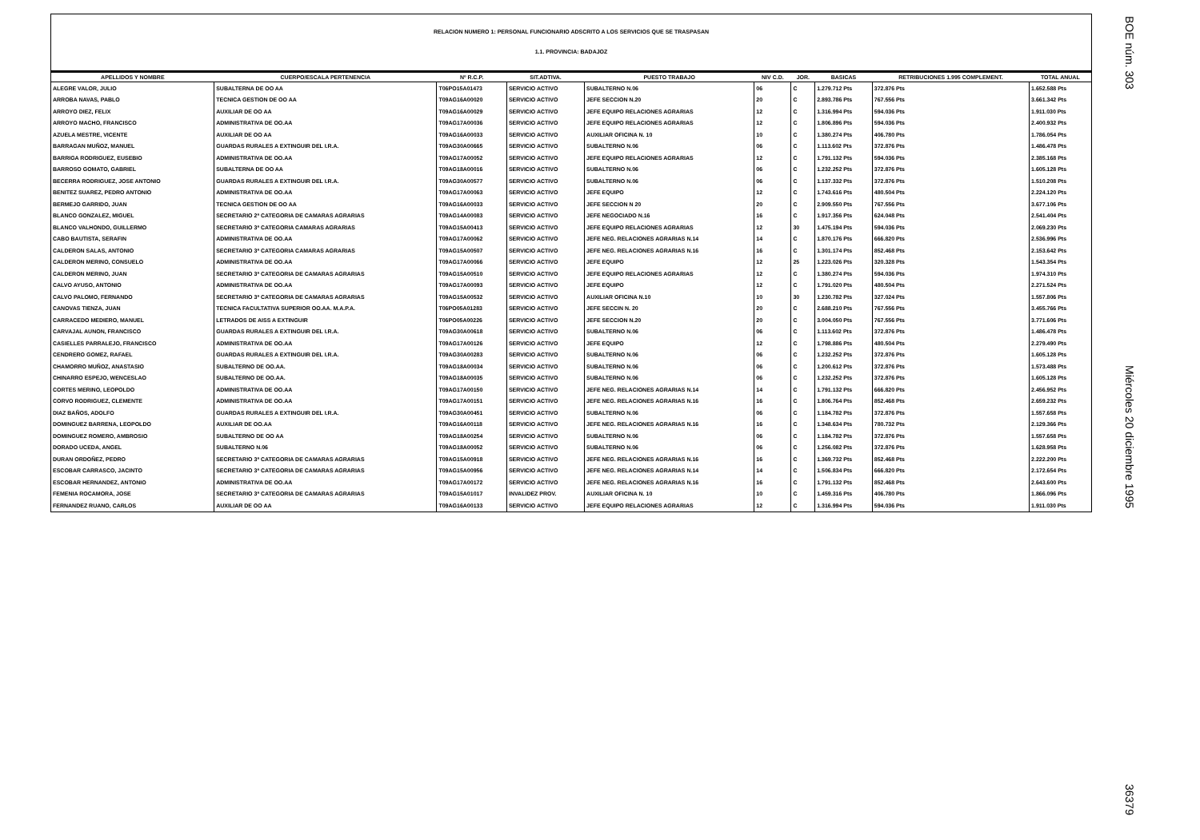BOE núm. 303 Miércoles 20 diciembre 1995 36379
RELACION NUMERO 1: PERSONAL FUNCIONARIO ADSCRITO A LOS SERVICIOS QUE SE TRASPASAN
1.1. PROVINCIA: BADAJOZ
| APELLIDOS Y NOMBRE | CUERPO/ESCALA PERTENENCIA | Nº R.C.P. | SIT.ADTIVA. | PUESTO TRABAJO | NIV C.D. | JOR. | BASICAS | RETRIBUCIONES 1.995 COMPLEMENT. | TOTAL ANUAL |
| --- | --- | --- | --- | --- | --- | --- | --- | --- | --- |
| ALEGRE VALOR, JULIO | SUBALTERNA DE OO AA | T06PO15A01473 | SERVICIO ACTIVO | SUBALTERNO N.06 | 06 | C | 1.279.712 Pts | 372.876 Pts | 1.652.588 Pts |
| ARROBA NAVAS, PABLO | TECNICA GESTION DE OO AA | T09AG16A00020 | SERVICIO ACTIVO | JEFE SECCION N.20 | 20 | C | 2.893.786 Pts | 767.556 Pts | 3.661.342 Pts |
| ARROYO DIEZ, FELIX | AUXILIAR DE OO AA | T09AG16A00029 | SERVICIO ACTIVO | JEFE EQUIPO RELACIONES AGRARIAS | 12 | C | 1.316.994 Pts | 594.036 Pts | 1.911.030 Pts |
| ARROYO MACHO, FRANCISCO | ADMINISTRATIVA DE OO.AA | T09AG17A00036 | SERVICIO ACTIVO | JEFE EQUIPO RELACIONES AGRARIAS | 12 | C | 1.806.896 Pts | 594.036 Pts | 2.400.932 Pts |
| AZUELA MESTRE, VICENTE | AUXILIAR DE OO AA | T09AG16A00033 | SERVICIO ACTIVO | AUXILIAR OFICINA N. 10 | 10 | C | 1.380.274 Pts | 406.780 Pts | 1.786.054 Pts |
| BARRAGAN MUÑOZ, MANUEL | GUARDAS RURALES A EXTINGUIR DEL I.R.A. | T09AG30A00665 | SERVICIO ACTIVO | SUBALTERNO N.06 | 06 | C | 1.113.602 Pts | 372.876 Pts | 1.486.478 Pts |
| BARRIGA RODRIGUEZ, EUSEBIO | ADMINISTRATIVA DE OO.AA | T09AG17A00052 | SERVICIO ACTIVO | JEFE EQUIPO RELACIONES AGRARIAS | 12 | C | 1.791.132 Pts | 594.036 Pts | 2.385.168 Pts |
| BARROSO GOMATO, GABRIEL | SUBALTERNA DE OO AA | T09AG18A00016 | SERVICIO ACTIVO | SUBALTERNO N.06 | 06 | C | 1.232.252 Pts | 372.876 Pts | 1.605.128 Pts |
| BECERRA RODRIGUEZ, JOSE ANTONIO | GUARDAS RURALES A EXTINGUIR DEL I.R.A. | T09AG30A00577 | SERVICIO ACTIVO | SUBALTERNO N.06 | 06 | C | 1.137.332 Pts | 372.876 Pts | 1.510.208 Pts |
| BENITEZ SUAREZ, PEDRO ANTONIO | ADMINISTRATIVA DE OO.AA | T09AG17A00063 | SERVICIO ACTIVO | JEFE EQUIPO | 12 | C | 1.743.616 Pts | 480.504 Pts | 2.224.120 Pts |
| BERMEJO GARRIDO, JUAN | TECNICA GESTION DE OO AA | T09AG16A00033 | SERVICIO ACTIVO | JEFE SECCION N 20 | 20 | C | 2.909.550 Pts | 767.556 Pts | 3.677.106 Pts |
| BLANCO GONZALEZ, MIGUEL | SECRETARIO 2ª CATEGORIA DE CAMARAS AGRARIAS | T09AG14A00083 | SERVICIO ACTIVO | JEFE NEGOCIADO N.16 | 16 | C | 1.917.356 Pts | 624.048 Pts | 2.541.404 Pts |
| BLANCO VALHONDO, GUILLERMO | SECRETARIO 3ª CATEGORIA CAMARAS AGRARIAS | T09AG15A00413 | SERVICIO ACTIVO | JEFE EQUIPO RELACIONES AGRARIAS | 12 | 30 | 1.475.194 Pts | 594.036 Pts | 2.069.230 Pts |
| CABO BAUTISTA, SERAFIN | ADMINISTRATIVA DE OO.AA | T09AG17A00062 | SERVICIO ACTIVO | JEFE NEG. RELACIONES AGRARIAS N.14 | 14 | C | 1.870.176 Pts | 666.820 Pts | 2.536.996 Pts |
| CALDERON SALAS, ANTONIO | SECRETARIO 3ª CATEGORIA CAMARAS AGRARIAS | T09AG15A00507 | SERVICIO ACTIVO | JEFE NEG. RELACIONES AGRARIAS N.16 | 16 | C | 1.301.174 Pts | 852.468 Pts | 2.153.642 Pts |
| CALDERON MERINO, CONSUELO | ADMINISTRATIVA DE OO.AA | T09AG17A00066 | SERVICIO ACTIVO | JEFE EQUIPO | 12 | 25 | 1.223.026 Pts | 320.328 Pts | 1.543.354 Pts |
| CALDERON MERINO, JUAN | SECRETARIO 3ª CATEGORIA DE CAMARAS AGRARIAS | T09AG15A00510 | SERVICIO ACTIVO | JEFE EQUIPO RELACIONES AGRARIAS | 12 | C | 1.380.274 Pts | 594.036 Pts | 1.974.310 Pts |
| CALVO AYUSO, ANTONIO | ADMINISTRATIVA DE OO.AA | T09AG17A00093 | SERVICIO ACTIVO | JEFE EQUIPO | 12 | C | 1.791.020 Pts | 480.504 Pts | 2.271.524 Pts |
| CALVO PALOMO, FERNANDO | SECRETARIO 3ª CATEGORIA DE CAMARAS AGRARIAS | T09AG15A00532 | SERVICIO ACTIVO | AUXILIAR OFICINA N.10 | 10 | 30 | 1.230.782 Pts | 327.024 Pts | 1.557.806 Pts |
| CANOVAS TIENZA, JUAN | TECNICA FACULTATIVA SUPERIOR OO.AA. M.A.P.A. | T06PO05A01283 | SERVICIO ACTIVO | JEFE SECCIN N. 20 | 20 | C | 2.688.210 Pts | 767.556 Pts | 3.455.766 Pts |
| CARRACEDO MEDIERO, MANUEL | LETRADOS DE AISS A EXTINGUIR | T06PO05A00226 | SERVICIO ACTIVO | JEFE SECCION N.20 | 20 | C | 3.004.050 Pts | 767.556 Pts | 3.771.606 Pts |
| CARVAJAL AUNON, FRANCISCO | GUARDAS RURALES A EXTINGUIR DEL I.R.A. | T09AG30A00618 | SERVICIO ACTIVO | SUBALTERNO N.06 | 06 | C | 1.113.602 Pts | 372.876 Pts | 1.486.478 Pts |
| CASIELLES PARRALEJO, FRANCISCO | ADMINISTRATIVA DE OO.AA | T09AG17A00126 | SERVICIO ACTIVO | JEFE EQUIPO | 12 | C | 1.798.886 Pts | 480.504 Pts | 2.279.490 Pts |
| CENDRERO GOMEZ, RAFAEL | GUARDAS RURALES A EXTINGUIR DEL I.R.A. | T09AG30A00283 | SERVICIO ACTIVO | SUBALTERNO N.06 | 06 | C | 1.232.252 Pts | 372.876 Pts | 1.605.128 Pts |
| CHAMORRO MUÑOZ, ANASTASIO | SUBALTERNO DE OO.AA. | T09AG18A00034 | SERVICIO ACTIVO | SUBALTERNO N.06 | 06 | C | 1.200.612 Pts | 372.876 Pts | 1.573.488 Pts |
| CHINARRO ESPEJO, WENCESLAO | SUBALTERNO DE OO.AA. | T09AG18A00035 | SERVICIO ACTIVO | SUBALTERNO N.06 | 06 | C | 1.232.252 Pts | 372.876 Pts | 1.605.128 Pts |
| CORTES MERINO, LEOPOLDO | ADMINISTRATIVA DE OO.AA | T09AG17A00150 | SERVICIO ACTIVO | JEFE NEG. RELACIONES AGRARIAS N.14 | 14 | C | 1.791.132 Pts | 666.820 Pts | 2.456.952 Pts |
| CORVO RODRIGUEZ, CLEMENTE | ADMINISTRATIVA DE OO.AA | T09AG17A00151 | SERVICIO ACTIVO | JEFE NEG. RELACIONES AGRARIAS N.16 | 16 | C | 1.806.764 Pts | 852.468 Pts | 2.659.232 Pts |
| DIAZ BAÑOS, ADOLFO | GUARDAS RURALES A EXTINGUIR DEL I.R.A. | T09AG30A00451 | SERVICIO ACTIVO | SUBALTERNO N.06 | 06 | C | 1.184.782 Pts | 372.876 Pts | 1.557.658 Pts |
| DOMINGUEZ BARRENA, LEOPOLDO | AUXILIAR DE OO.AA | T09AG16A00118 | SERVICIO ACTIVO | JEFE NEG. RELACIONES AGRARIAS N.16 | 16 | C | 1.348.634 Pts | 780.732 Pts | 2.129.366 Pts |
| DOMINGUEZ ROMERO, AMBROSIO | SUBALTERNO DE OO AA | T09AG18A00254 | SERVICIO ACTIVO | SUBALTERNO N.06 | 06 | C | 1.184.782 Pts | 372.876 Pts | 1.557.658 Pts |
| DORADO UCEDA, ANGEL | SUBALTERNO N.06 | T09AG18A00052 | SERVICIO ACTIVO | SUBALTERNO N.06 | 06 | C | 1.256.082 Pts | 372.876 Pts | 1.628.958 Pts |
| DURAN ORDOÑEZ, PEDRO | SECRETARIO 3ª CATEGORIA DE CAMARAS AGRARIAS | T09AG15A00918 | SERVICIO ACTIVO | JEFE NEG. RELACIONES AGRARIAS N.16 | 16 | C | 1.369.732 Pts | 852.468 Pts | 2.222.200 Pts |
| ESCOBAR CARRASCO, JACINTO | SECRETARIO 3ª CATEGORIA DE CAMARAS AGRARIAS | T09AG15A00956 | SERVICIO ACTIVO | JEFE NEG. RELACIONES AGRARIAS N.14 | 14 | C | 1.506.834 Pts | 666.820 Pts | 2.172.654 Pts |
| ESCOBAR HERNANDEZ, ANTONIO | ADMINISTRATIVA DE OO.AA | T09AG17A00172 | SERVICIO ACTIVO | JEFE NEG. RELACIONES AGRARIAS N.16 | 16 | C | 1.791.132 Pts | 852.468 Pts | 2.643.600 Pts |
| FEMENIA ROCAMORA, JOSE | SECRETARIO 3ª CATEGORIA DE CAMARAS AGRARIAS | T09AG15A01017 | INVALIDEZ PROV. | AUXILIAR OFICINA N. 10 | 10 | C | 1.459.316 Pts | 406.780 Pts | 1.866.096 Pts |
| FERNANDEZ RUANO, CARLOS | AUXILIAR DE OO AA | T09AG16A00133 | SERVICIO ACTIVO | JEFE EQUIPO RELACIONES AGRARIAS | 12 | C | 1.316.994 Pts | 594.036 Pts | 1.911.030 Pts |